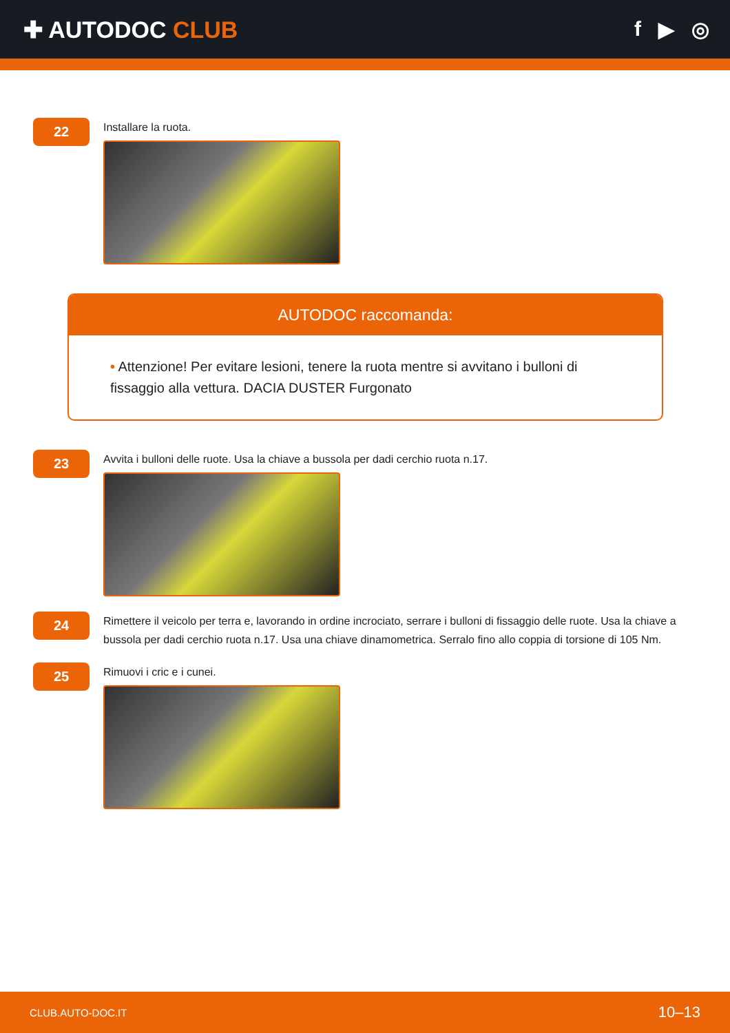✚ AUTODOC CLUB f ▶ ◎
22
Installare la ruota.
AUTODOC raccomanda:
• Attenzione! Per evitare lesioni, tenere la ruota mentre si avvitano i bulloni di fissaggio alla vettura. DACIA DUSTER Furgonato
23
Avvita i bulloni delle ruote. Usa la chiave a bussola per dadi cerchio ruota n.17.
24
Rimettere il veicolo per terra e, lavorando in ordine incrociato, serrare i bulloni di fissaggio delle ruote. Usa la chiave a bussola per dadi cerchio ruota n.17. Usa una chiave dinamometrica. Serralo fino allo coppia di torsione di 105 Nm.
25
Rimuovi i cric e i cunei.
CLUB.AUTO-DOC.IT 10–13